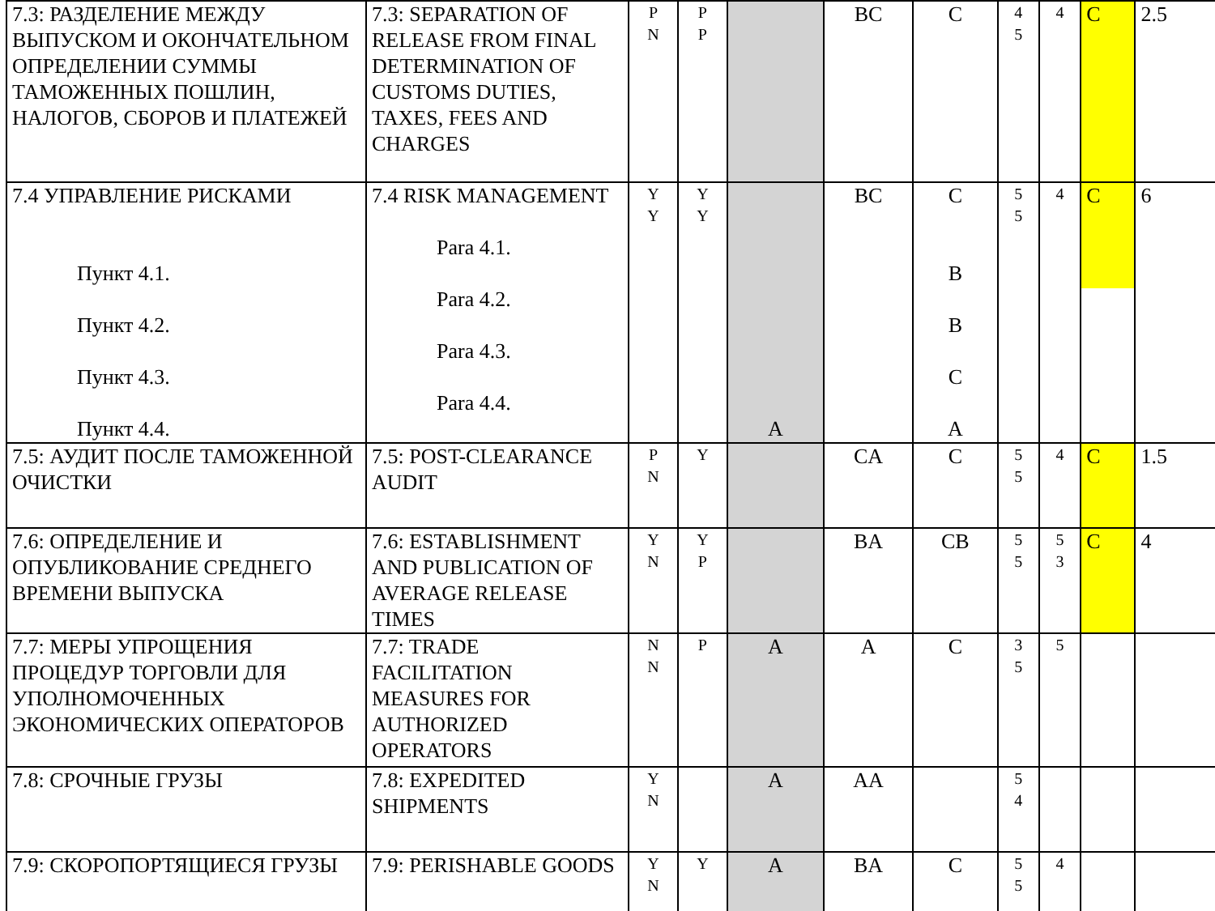| 7.3: РАЗДЕЛЕНИЕ МЕЖДУ ВЫПУСКОМ И ОКОНЧАТЕЛЬНОМ ОПРЕДЕЛЕНИИ СУММЫ ТАМОЖЕННЫХ ПОШЛИН, НАЛОГОВ, СБОРОВ И ПЛАТЕЖЕЙ | 7.3: SEPARATION OF RELEASE FROM FINAL DETERMINATION OF CUSTOMS DUTIES, TAXES, FEES AND CHARGES | P N | P P | | BC | C | 4 5 | 4 | C | 2.5 |
| 7.4 УПРАВЛЕНИЕ РИСКАМИ Пункт 4.1. Пункт 4.2. Пункт 4.3. Пункт 4.4. | 7.4 RISK MANAGEMENT Para 4.1. Para 4.2. Para 4.3. Para 4.4. | Y Y | Y Y | A | BC | C B B C A | 5 5 | 4 | C | 6 |
| 7.5: АУДИТ ПОСЛЕ ТАМОЖЕННОЙ ОЧИСТКИ | 7.5: POST-CLEARANCE AUDIT | P N | Y | | CA | C | 5 5 | 4 | C | 1.5 |
| 7.6: ОПРЕДЕЛЕНИЕ И ОПУБЛИКОВАНИЕ СРЕДНЕГО ВРЕМЕНИ ВЫПУСКА | 7.6: ESTABLISHMENT AND PUBLICATION OF AVERAGE RELEASE TIMES | Y N | Y P | | BA | CB | 5 5 | 5 3 | C | 4 |
| 7.7: МЕРЫ УПРОЩЕНИЯ ПРОЦЕДУР ТОРГОВЛИ ДЛЯ УПОЛНОМОЧЕННЫХ ЭКОНОМИЧЕСКИХ ОПЕРАТОРОВ | 7.7: TRADE FACILITATION MEASURES FOR AUTHORIZED OPERATORS | N N | P | A | A | C | 3 5 | 5 | | |
| 7.8: СРОЧНЫЕ ГРУЗЫ | 7.8: EXPEDITED SHIPMENTS | Y N | | A | AA | | 5 4 | | | |
| 7.9: СКОРОПОРТЯЩИЕСЯ ГРУЗЫ | 7.9: PERISHABLE GOODS | Y N | Y | A | BA | C | 5 5 | 4 | | |